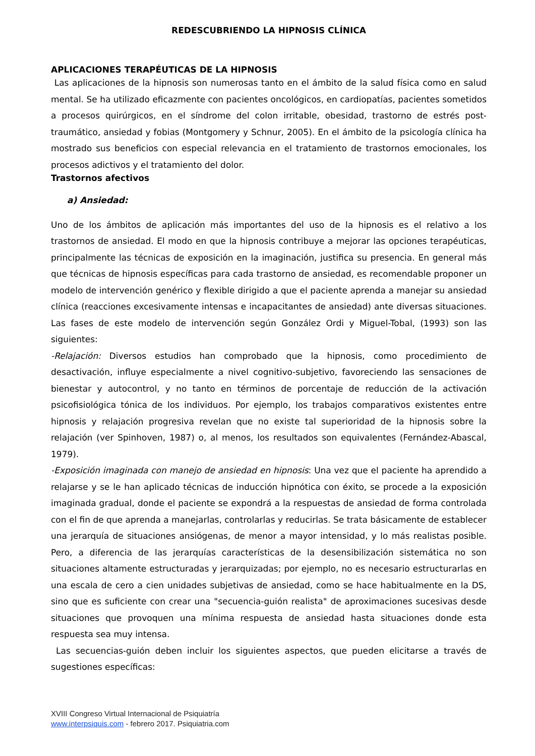REDESCUBRIENDO LA HIPNOSIS CLÍNICA
APLICACIONES TERAPÉUTICAS DE LA HIPNOSIS
Las aplicaciones de la hipnosis son numerosas tanto en el ámbito de la salud física como en salud mental. Se ha utilizado eficazmente con pacientes oncológicos, en cardiopatías, pacientes sometidos a procesos quirúrgicos, en el síndrome del colon irritable, obesidad, trastorno de estrés post-traumático, ansiedad y fobias (Montgomery y Schnur, 2005). En el ámbito de la psicología clínica ha mostrado sus beneficios con especial relevancia en el tratamiento de trastornos emocionales, los procesos adictivos y el tratamiento del dolor.
Trastornos afectivos
a) Ansiedad:
Uno de los ámbitos de aplicación más importantes del uso de la hipnosis es el relativo a los trastornos de ansiedad. El modo en que la hipnosis contribuye a mejorar las opciones terapéuticas, principalmente las técnicas de exposición en la imaginación, justifica su presencia. En general más que técnicas de hipnosis específicas para cada trastorno de ansiedad, es recomendable proponer un modelo de intervención genérico y flexible dirigido a que el paciente aprenda a manejar su ansiedad clínica (reacciones excesivamente intensas e incapacitantes de ansiedad) ante diversas situaciones. Las fases de este modelo de intervención según González Ordi y Miguel-Tobal, (1993) son las siguientes:
-Relajación: Diversos estudios han comprobado que la hipnosis, como procedimiento de desactivación, influye especialmente a nivel cognitivo-subjetivo, favoreciendo las sensaciones de bienestar y autocontrol, y no tanto en términos de porcentaje de reducción de la activación psicofisiológica tónica de los individuos. Por ejemplo, los trabajos comparativos existentes entre hipnosis y relajación progresiva revelan que no existe tal superioridad de la hipnosis sobre la relajación (ver Spinhoven, 1987) o, al menos, los resultados son equivalentes (Fernández-Abascal, 1979).
-Exposición imaginada con manejo de ansiedad en hipnosis: Una vez que el paciente ha aprendido a relajarse y se le han aplicado técnicas de inducción hipnótica con éxito, se procede a la exposición imaginada gradual, donde el paciente se expondrá a la respuestas de ansiedad de forma controlada con el fin de que aprenda a manejarlas, controlarlas y reducirlas. Se trata básicamente de establecer una jerarquía de situaciones ansiógenas, de menor a mayor intensidad, y lo más realistas posible. Pero, a diferencia de las jerarquías características de la desensibilización sistemática no son situaciones altamente estructuradas y jerarquizadas; por ejemplo, no es necesario estructurarlas en una escala de cero a cien unidades subjetivas de ansiedad, como se hace habitualmente en la DS, sino que es suficiente con crear una "secuencia-guión realista" de aproximaciones sucesivas desde situaciones que provoquen una mínima respuesta de ansiedad hasta situaciones donde esta respuesta sea muy intensa.
Las secuencias-guión deben incluir los siguientes aspectos, que pueden elicitarse a través de sugestiones específicas:
XVIII Congreso Virtual Internacional de Psiquiatría
www.interpsiquis.com - febrero 2017. Psiquiatria.com